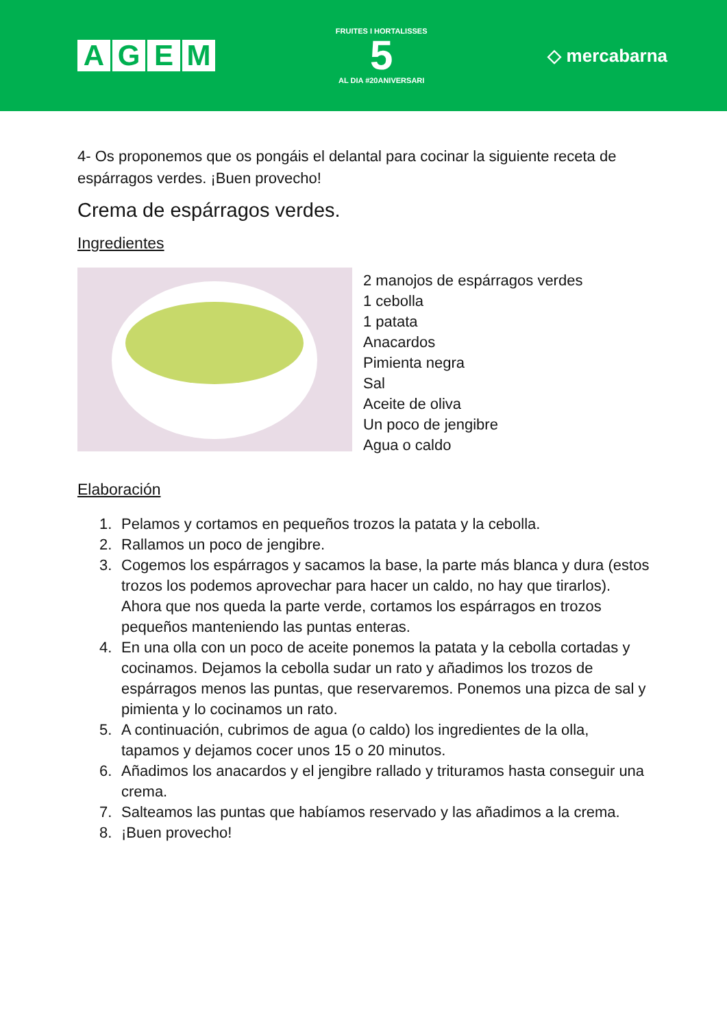AGEM
FRUITES I HORTALISSES
5
AL DIA #20ANIVERSARI
◇ mercabarna
4- Os proponemos que os pongáis el delantal para cocinar la siguiente receta de espárragos verdes. ¡Buen provecho!
Crema de espárragos verdes.
Ingredientes
2 manojos de espárragos verdes
1 cebolla
1 patata
Anacardos
Pimienta negra
Sal
Aceite de oliva
Un poco de jengibre
Agua o caldo
Elaboración
1. Pelamos y cortamos en pequeños trozos la patata y la cebolla.
2. Rallamos un poco de jengibre.
3. Cogemos los espárragos y sacamos la base, la parte más blanca y dura (estos trozos los podemos aprovechar para hacer un caldo, no hay que tirarlos). Ahora que nos queda la parte verde, cortamos los espárragos en trozos pequeños manteniendo las puntas enteras.
4. En una olla con un poco de aceite ponemos la patata y la cebolla cortadas y cocinamos. Dejamos la cebolla sudar un rato y añadimos los trozos de espárragos menos las puntas, que reservaremos. Ponemos una pizca de sal y pimienta y lo cocinamos un rato.
5. A continuación, cubrimos de agua (o caldo) los ingredientes de la olla, tapamos y dejamos cocer unos 15 o 20 minutos.
6. Añadimos los anacardos y el jengibre rallado y trituramos hasta conseguir una crema.
7. Salteamos las puntas que habíamos reservado y las añadimos a la crema.
8. ¡Buen provecho!